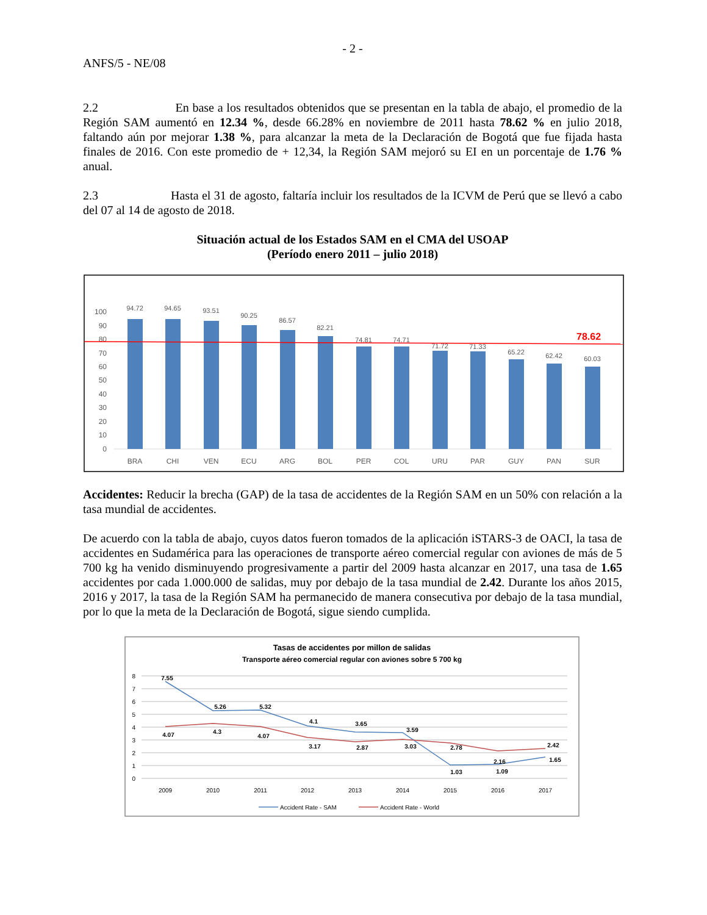- 2 -
ANFS/5 - NE/08
2.2 En base a los resultados obtenidos que se presentan en la tabla de abajo, el promedio de la Región SAM aumentó en 12.34 %, desde 66.28% en noviembre de 2011 hasta 78.62 % en julio 2018, faltando aún por mejorar 1.38 %, para alcanzar la meta de la Declaración de Bogotá que fue fijada hasta finales de 2016. Con este promedio de + 12,34, la Región SAM mejoró su EI en un porcentaje de 1.76 % anual.
2.3 Hasta el 31 de agosto, faltaría incluir los resultados de la ICVM de Perú que se llevó a cabo del 07 al 14 de agosto de 2018.
Situación actual de los Estados SAM en el CMA del USOAP
(Período enero 2011 – julio 2018)
100
90
80
70
60
50
40
30
20
10
0
94.72
94.65
93.51
90.25
86.57
82.21
74.81
74.71
71.72
71.33
65.22
62.42
60.03
78.62
BRA
CHI
VEN
ECU
ARG
BOL
PER
COL
URU
PAR
GUY
PAN
SUR
Accidentes: Reducir la brecha (GAP) de la tasa de accidentes de la Región SAM en un 50% con relación a la tasa mundial de accidentes.
De acuerdo con la tabla de abajo, cuyos datos fueron tomados de la aplicación iSTARS-3 de OACI, la tasa de accidentes en Sudamérica para las operaciones de transporte aéreo comercial regular con aviones de más de 5 700 kg ha venido disminuyendo progresivamente a partir del 2009 hasta alcanzar en 2017, una tasa de 1.65 accidentes por cada 1.000.000 de salidas, muy por debajo de la tasa mundial de 2.42. Durante los años 2015, 2016 y 2017, la tasa de la Región SAM ha permanecido de manera consecutiva por debajo de la tasa mundial, por lo que la meta de la Declaración de Bogotá, sigue siendo cumplida.
Tasas de accidentes por millon de salidas
Transporte aéreo comercial regular con aviones sobre 5 700 kg
8
7
6
5
4
3
2
1
0
7.55
5.26
5.32
4.1
3.65
3.59
1.03
1.09
1.65
4.07
4.3
4.07
3.17
2.87
3.03
2.78
2.16
2.42
2009
2010
2011
2012
2013
2014
2015
2016
2017
Accident Rate - SAM
Accident Rate - World